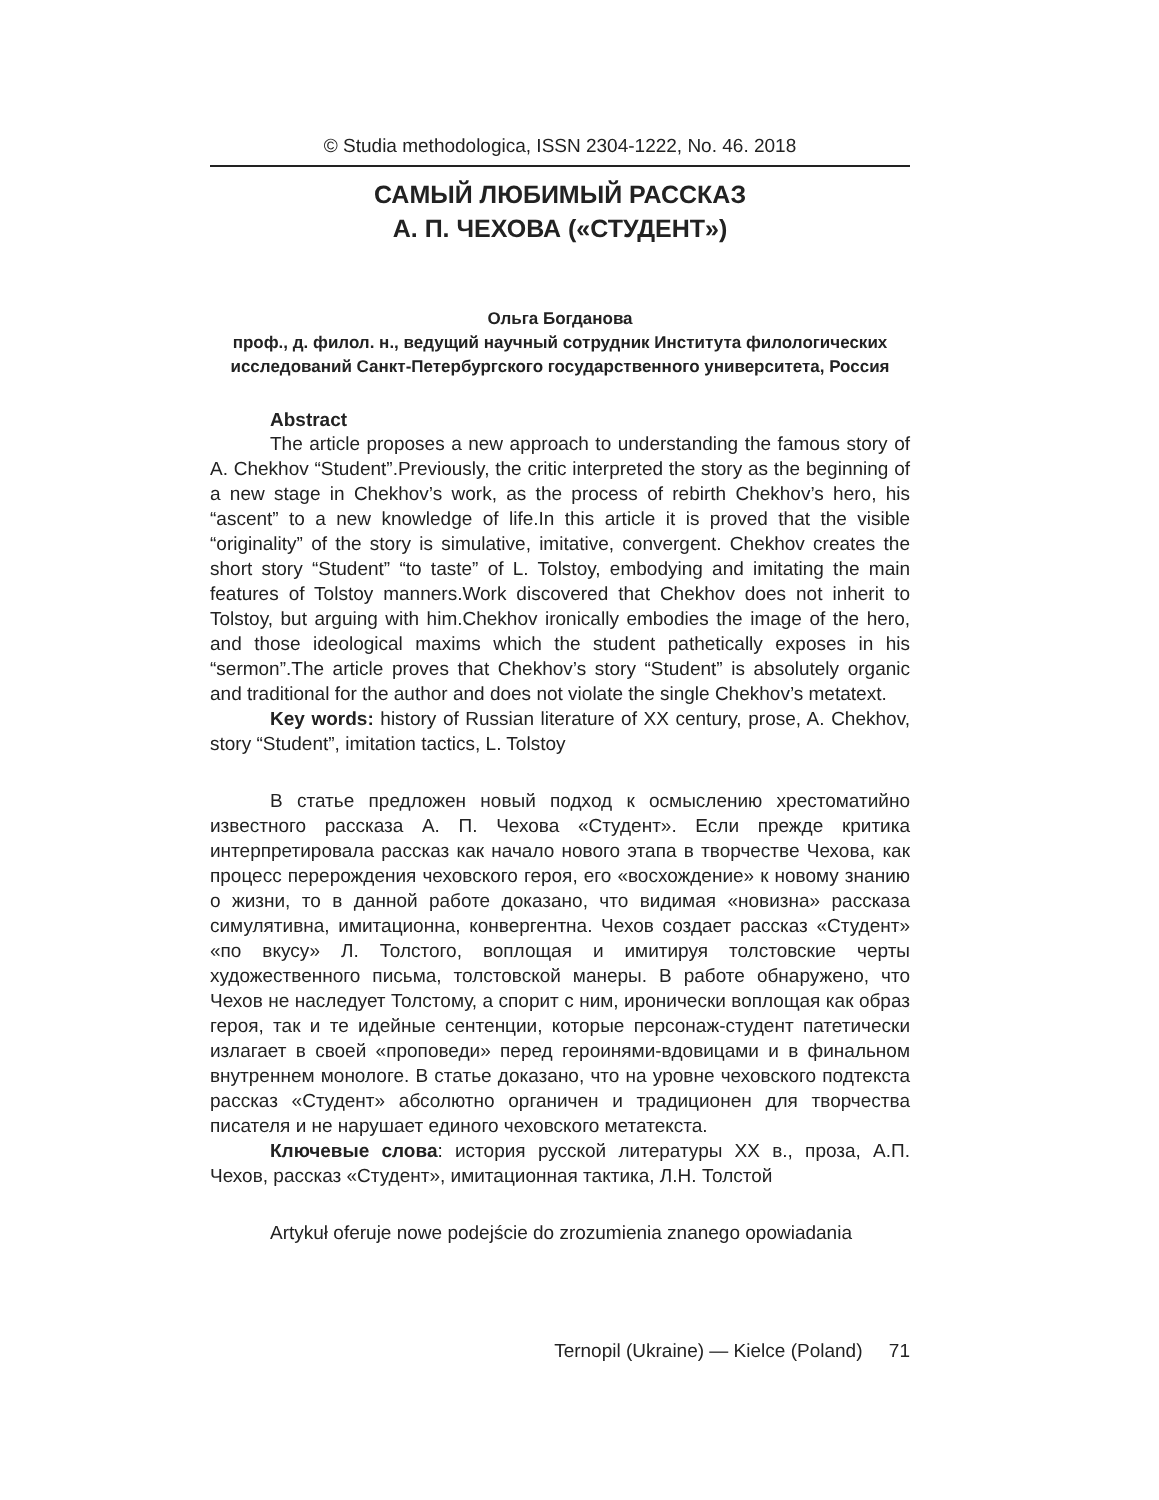© Studia methodologica, ISSN 2304-1222, No. 46. 2018
САМЫЙ ЛЮБИМЫЙ РАССКАЗ
А. П. ЧЕХОВА («СТУДЕНТ»)
Ольга Богданова
проф., д. филол. н., ведущий научный сотрудник Института филологических исследований Санкт-Петербургского государственного университета, Россия
Abstract
The article proposes a new approach to understanding the famous story of A. Chekhov “Student”.Previously, the critic interpreted the story as the beginning of a new stage in Chekhov’s work, as the process of rebirth Chekhov’s hero, his “ascent” to a new knowledge of life.In this article it is proved that the visible “originality” of the story is simulative, imitative, convergent. Chekhov creates the short story “Student” “to taste” of L. Tolstoy, embodying and imitating the main features of Tolstoy manners.Work discovered that Chekhov does not inherit to Tolstoy, but arguing with him.Chekhov ironically embodies the image of the hero, and those ideological maxims which the student pathetically exposes in his “sermon”.The article proves that Chekhov’s story “Student” is absolutely organic and traditional for the author and does not violate the single Chekhov’s metatext.
Key words: history of Russian literature of XX century, prose, A. Chekhov, story “Student”, imitation tactics, L. Tolstoy
В статье предложен новый подход к осмыслению хрестоматийно известного рассказа А. П. Чехова «Студент». Если прежде критика интерпретировала рассказ как начало нового этапа в творчестве Чехова, как процесс перерождения чеховского героя, его «восхождение» к новому знанию о жизни, то в данной работе доказано, что видимая «новизна» рассказа симулятивна, имитационна, конвергентна. Чехов создает рассказ «Студент» «по вкусу» Л. Толстого, воплощая и имитируя толстовские черты художественного письма, толстовской манеры. В работе обнаружено, что Чехов не наследует Толстому, а спорит с ним, иронически воплощая как образ героя, так и те идейные сентенции, которые персонаж-студент патетически излагает в своей «проповеди» перед героинями-вдовицами и в финальном внутреннем монологе. В статье доказано, что на уровне чеховского подтекста рассказ «Студент» абсолютно органичен и традиционен для творчества писателя и не нарушает единого чеховского метатекста.
Ключевые слова: история русской литературы XX в., проза, А.П. Чехов, рассказ «Студент», имитационная тактика, Л.Н. Толстой
Artykuł oferuje nowe podejście do zrozumienia znanego opowiadania
Ternopil (Ukraine) — Kielce (Poland) 71